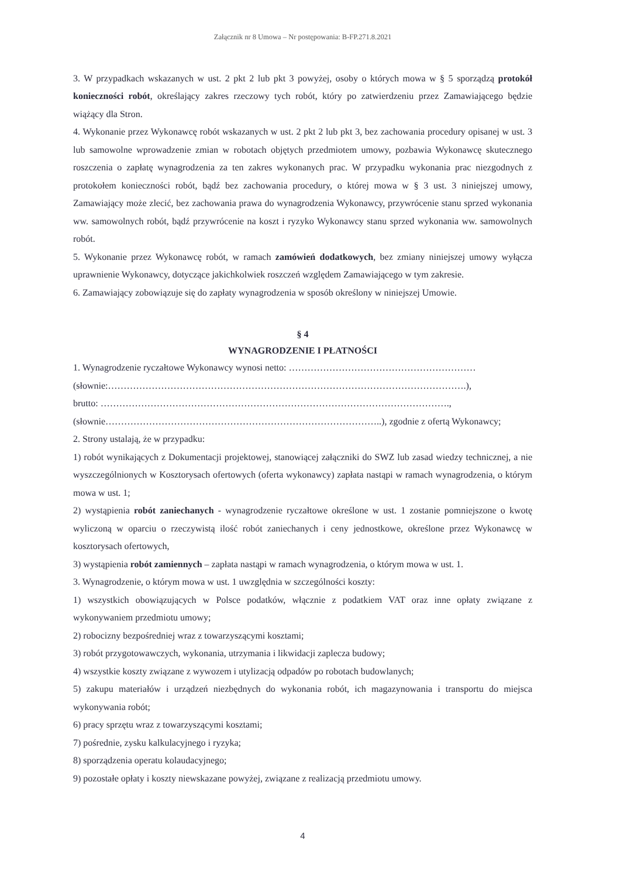Załącznik nr 8 Umowa – Nr postępowania: B-FP.271.8.2021
3. W przypadkach wskazanych w ust. 2 pkt 2 lub pkt 3 powyżej, osoby o których mowa w § 5 sporządzą protokół konieczności robót, określający zakres rzeczowy tych robót, który po zatwierdzeniu przez Zamawiającego będzie wiążący dla Stron.
4. Wykonanie przez Wykonawcę robót wskazanych w ust. 2 pkt 2 lub pkt 3, bez zachowania procedury opisanej w ust. 3 lub samowolne wprowadzenie zmian w robotach objętych przedmiotem umowy, pozbawia Wykonawcę skutecznego roszczenia o zapłatę wynagrodzenia za ten zakres wykonanych prac. W przypadku wykonania prac niezgodnych z protokołem konieczności robót, bądź bez zachowania procedury, o której mowa w § 3 ust. 3 niniejszej umowy, Zamawiający może zlecić, bez zachowania prawa do wynagrodzenia Wykonawcy, przywrócenie stanu sprzed wykonania ww. samowolnych robót, bądź przywrócenie na koszt i ryzyko Wykonawcy stanu sprzed wykonania ww. samowolnych robót.
5. Wykonanie przez Wykonawcę robót, w ramach zamówień dodatkowych, bez zmiany niniejszej umowy wyłącza uprawnienie Wykonawcy, dotyczące jakichkolwiek roszczeń względem Zamawiającego w tym zakresie.
6. Zamawiający zobowiązuje się do zapłaty wynagrodzenia w sposób określony w niniejszej Umowie.
§ 4
WYNAGRODZENIE I PŁATNOŚCI
1. Wynagrodzenie ryczałtowe Wykonawcy wynosi netto: ……………………………………………………
(słownie:…………………………………………………………………………………………………….),
brutto: ………………………………………………………………………………………………….,
(słownie……………………………………………………………………………..), zgodnie z ofertą Wykonawcy;
2. Strony ustalają, że w przypadku:
1) robót wynikających z Dokumentacji projektowej, stanowiącej załączniki do SWZ lub zasad wiedzy technicznej, a nie wyszczególnionych w Kosztorysach ofertowych (oferta wykonawcy) zapłata nastąpi w ramach wynagrodzenia, o którym mowa w ust. 1;
2) wystąpienia robót zaniechanych - wynagrodzenie ryczałtowe określone w ust. 1 zostanie pomniejszone o kwotę wyliczoną w oparciu o rzeczywistą ilość robót zaniechanych i ceny jednostkowe, określone przez Wykonawcę w kosztorysach ofertowych,
3) wystąpienia robót zamiennych – zapłata nastąpi w ramach wynagrodzenia, o którym mowa w ust. 1.
3. Wynagrodzenie, o którym mowa w ust. 1 uwzględnia w szczególności koszty:
1) wszystkich obowiązujących w Polsce podatków, włącznie z podatkiem VAT oraz inne opłaty związane z wykonywaniem przedmiotu umowy;
2) robocizny bezpośredniej wraz z towarzyszącymi kosztami;
3) robót przygotowawczych, wykonania, utrzymania i likwidacji zaplecza budowy;
4) wszystkie koszty związane z wywozem i utylizacją odpadów po robotach budowlanych;
5) zakupu materiałów i urządzeń niezbędnych do wykonania robót, ich magazynowania i transportu do miejsca wykonywania robót;
6) pracy sprzętu wraz z towarzyszącymi kosztami;
7) pośrednie, zysku kalkulacyjnego i ryzyka;
8) sporządzenia operatu kolaudacyjnego;
9) pozostałe opłaty i koszty niewskazane powyżej, związane z realizacją przedmiotu umowy.
4